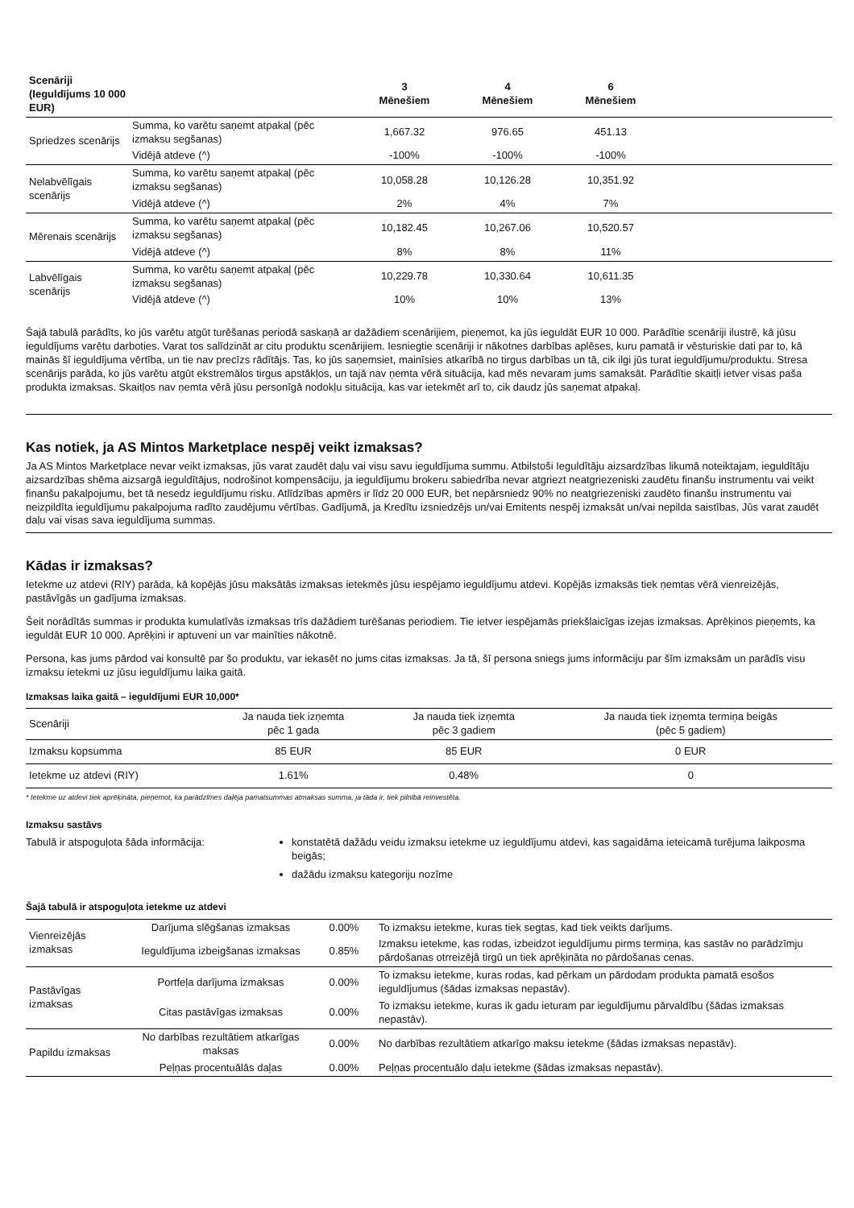| Scenāriji (Ieguldījums 10 000 EUR) | | 3 Mēnešiem | 4 Mēnešiem | 6 Mēnešiem | |
| --- | --- | --- | --- | --- | --- |
| Spriedzes scenārijs | Summa, ko varētu saņemt atpakaļ (pēc izmaksu segšanas) | 1,667.32 | 976.65 | 451.13 | |
| | Vidējā atdeve (^) | -100% | -100% | -100% | |
| Nelabvēlīgais scenārijs | Summa, ko varētu saņemt atpakaļ (pēc izmaksu segšanas) | 10,058.28 | 10,126.28 | 10,351.92 | |
| | Vidējā atdeve (^) | 2% | 4% | 7% | |
| Mērenais scenārijs | Summa, ko varētu saņemt atpakaļ (pēc izmaksu segšanas) | 10,182.45 | 10,267.06 | 10,520.57 | |
| | Vidējā atdeve (^) | 8% | 8% | 11% | |
| Labvēlīgais scenārijs | Summa, ko varētu saņemt atpakaļ (pēc izmaksu segšanas) | 10,229.78 | 10,330.64 | 10,611.35 | |
| | Vidējā atdeve (^) | 10% | 10% | 13% | |
Šajā tabulā parādīts, ko jūs varētu atgūt turēšanas periodā saskaņā ar dažādiem scenārijiem, pieņemot, ka jūs ieguldāt EUR 10 000. Parādītie scenāriji ilustrē, kā jūsu ieguldījums varētu darboties. Varat tos salīdzināt ar citu produktu scenārijiem. Iesniegtie scenāriji ir nākotnes darbības aplēses, kuru pamatā ir vēsturiskie dati par to, kā mainās šī ieguldījuma vērtība, un tie nav precīzs rādītājs. Tas, ko jūs saņemsiet, mainīsies atkarībā no tirgus darbības un tā, cik ilgi jūs turat ieguldījumu/produktu. Stresa scenārijs parāda, ko jūs varētu atgūt ekstremālos tirgus apstākļos, un tajā nav ņemta vērā situācija, kad mēs nevaram jums samaksāt. Parādītie skaitļi ietver visas paša produkta izmaksas. Skaitļos nav ņemta vērā jūsu personīgā nodokļu situācija, kas var ietekmēt arī to, cik daudz jūs saņemat atpakaļ.
Kas notiek, ja AS Mintos Marketplace nespēj veikt izmaksas?
Ja AS Mintos Marketplace nevar veikt izmaksas, jūs varat zaudēt daļu vai visu savu ieguldījuma summu. Atbilstoši Ieguldītāju aizsardzības likumā noteiktajam, ieguldītāju aizsardzības shēma aizsargā ieguldītājus, nodrošinot kompensāciju, ja ieguldījumu brokeru sabiedrība nevar atgriezt neatgriezeniski zaudētu finanšu instrumentu vai veikt finanšu pakalpojumu, bet tā nesedz ieguldījumu risku. Atlīdzības apmērs ir līdz 20 000 EUR, bet nepārsniedz 90% no neatgriezeniski zaudēto finanšu instrumentu vai neizpildīta ieguldījumu pakalpojuma radīto zaudējumu vērtības. Gadījumā, ja Kredītu izsniedzējs un/vai Emitents nespēj izmaksāt un/vai nepilda saistības, Jūs varat zaudēt daļu vai visas sava ieguldījuma summas.
Kādas ir izmaksas?
Ietekme uz atdevi (RIY) parāda, kā kopējās jūsu maksātās izmaksas ietekmēs jūsu iespējamo ieguldījumu atdevi. Kopējās izmaksās tiek ņemtas vērā vienreizējās, pastāvīgās un gadījuma izmaksas.
Šeit norādītās summas ir produkta kumulatīvās izmaksas trīs dažādiem turēšanas periodiem. Tie ietver iespējamās priekšlaicīgas izejas izmaksas. Aprēķinos pieņemts, ka ieguldāt EUR 10 000. Aprēķini ir aptuveni un var mainīties nākotnē.
Persona, kas jums pārdod vai konsultē par šo produktu, var iekasēt no jums citas izmaksas. Ja tā, šī persona sniegs jums informāciju par šīm izmaksām un parādīs visu izmaksu ietekmi uz jūsu ieguldījumu laika gaitā.
Izmaksas laika gaitā – ieguldījumi EUR 10,000*
| Scenāriji | Ja nauda tiek izņemta pēc 1 gada | Ja nauda tiek izņemta pēc 3 gadiem | Ja nauda tiek izņemta termiņa beigās (pēc 5 gadiem) |
| --- | --- | --- | --- |
| Izmaksu kopsumma | 85 EUR | 85 EUR | 0 EUR |
| Ietekme uz atdevi (RIY) | 1.61% | 0.48% | 0 |
* Ietekme uz atdevi tiek aprēķināta, pieņemot, ka parādzīmes daļēja pamatsummas atmaksas summa, ja tāda ir, tiek pilnībā reinvestēta.
Izmaksu sastāvs
Tabulā ir atspoguļota šāda informācija: konstatētā dažādu veidu izmaksu ietekme uz ieguldījumu atdevi, kas sagaidāma ieteicamā turējuma laikposma beigās;
dažādu izmaksu kategoriju nozīme
Šajā tabulā ir atspoguļota ietekme uz atdevi
| Vienreizējās izmaksas | Darījuma slēgšanas izmaksas | 0.00% | To izmaksu ietekme, kuras tiek segtas, kad tiek veikts darījums. |
| | Ieguldījuma izbeigšanas izmaksas | 0.85% | Izmaksu ietekme, kas rodas, izbeidzot ieguldījumu pirms termiņa, kas sastāv no parādzīmju pārdošanas otrreizējā tirgū un tiek aprēķināta no pārdošanas cenas. |
| Pastāvīgas izmaksas | Portfeļa darījuma izmaksas | 0.00% | To izmaksu ietekme, kuras rodas, kad pērkam un pārdodam produkta pamatā esošos ieguldījumus (šādas izmaksas nepastāv). |
| | Citas pastāvīgas izmaksas | 0.00% | To izmaksu ietekme, kuras ik gadu ieturam par ieguldījumu pārvaldību (šādas izmaksas nepastāv). |
| Papildu izmaksas | No darbības rezultātiem atkarīgas maksas | 0.00% | No darbības rezultātiem atkarīgo maksu ietekme (šādas izmaksas nepastāv). |
| | Peļņas procentuālās daļas | 0.00% | Peļņas procentuālo daļu ietekme (šādas izmaksas nepastāv). |